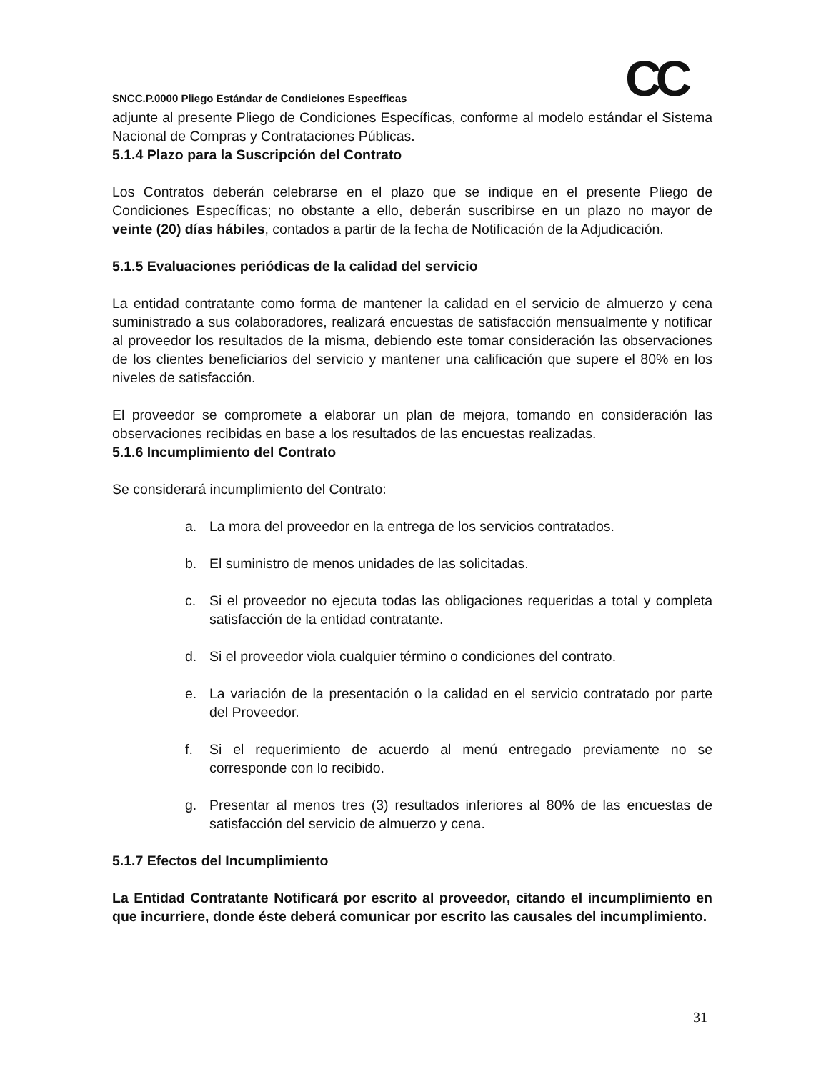CC
SNCC.P.0000 Pliego Estándar de Condiciones Específicas
adjunte al presente Pliego de Condiciones Específicas, conforme al modelo estándar el Sistema Nacional de Compras y Contrataciones Públicas.
5.1.4 Plazo para la Suscripción del Contrato
Los Contratos deberán celebrarse en el plazo que se indique en el presente Pliego de Condiciones Específicas; no obstante a ello, deberán suscribirse en un plazo no mayor de veinte (20) días hábiles, contados a partir de la fecha de Notificación de la Adjudicación.
5.1.5 Evaluaciones periódicas de la calidad del servicio
La entidad contratante como forma de mantener la calidad en el servicio de almuerzo y cena suministrado a sus colaboradores, realizará encuestas de satisfacción mensualmente y notificar al proveedor los resultados de la misma, debiendo este tomar consideración las observaciones de los clientes beneficiarios del servicio y mantener una calificación que supere el 80% en los niveles de satisfacción.
El proveedor se compromete a elaborar un plan de mejora, tomando en consideración las observaciones recibidas en base a los resultados de las encuestas realizadas.
5.1.6 Incumplimiento del Contrato
Se considerará incumplimiento del Contrato:
a. La mora del proveedor en la entrega de los servicios contratados.
b. El suministro de menos unidades de las solicitadas.
c. Si el proveedor no ejecuta todas las obligaciones requeridas a total y completa satisfacción de la entidad contratante.
d. Si el proveedor viola cualquier término o condiciones del contrato.
e. La variación de la presentación o la calidad en el servicio contratado por parte del Proveedor.
f. Si el requerimiento de acuerdo al menú entregado previamente no se corresponde con lo recibido.
g. Presentar al menos tres (3) resultados inferiores al 80% de las encuestas de satisfacción del servicio de almuerzo y cena.
5.1.7 Efectos del Incumplimiento
La Entidad Contratante Notificará por escrito al proveedor, citando el incumplimiento en que incurriere, donde éste deberá comunicar por escrito las causales del incumplimiento.
31